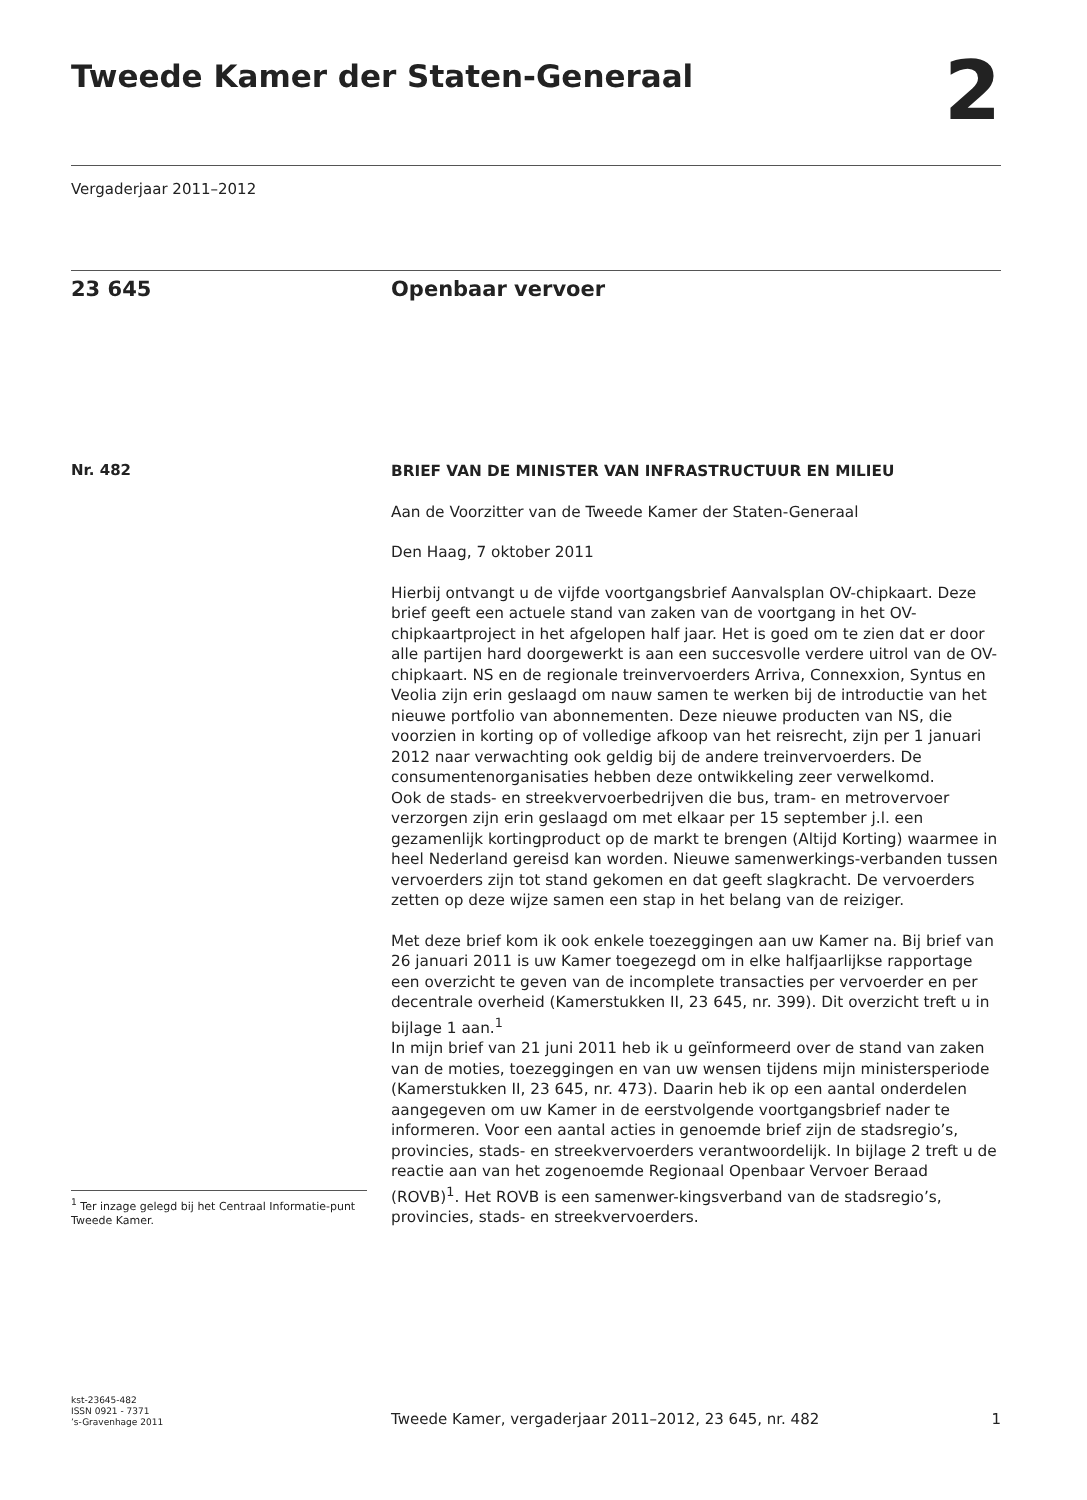Tweede Kamer der Staten-Generaal
2
Vergaderjaar 2011–2012
23 645 Openbaar vervoer
Nr. 482
<sup>1</sup> Ter inzage gelegd bij het Centraal Informatie-punt Tweede Kamer.
BRIEF VAN DE MINISTER VAN INFRASTRUCTUUR EN MILIEU
Aan de Voorzitter van de Tweede Kamer der Staten-Generaal
Den Haag, 7 oktober 2011
Hierbij ontvangt u de vijfde voortgangsbrief Aanvalsplan OV-chipkaart. Deze brief geeft een actuele stand van zaken van de voortgang in het OV-chipkaartproject in het afgelopen half jaar. Het is goed om te zien dat er door alle partijen hard doorgewerkt is aan een succesvolle verdere uitrol van de OV-chipkaart. NS en de regionale treinvervoerders Arriva, Connexxion, Syntus en Veolia zijn erin geslaagd om nauw samen te werken bij de introductie van het nieuwe portfolio van abonnementen. Deze nieuwe producten van NS, die voorzien in korting op of volledige afkoop van het reisrecht, zijn per 1 januari 2012 naar verwachting ook geldig bij de andere treinvervoerders. De consumentenorganisaties hebben deze ontwikkeling zeer verwelkomd.
Ook de stads- en streekvervoerbedrijven die bus, tram- en metrovervoer verzorgen zijn erin geslaagd om met elkaar per 15 september j.l. een gezamenlijk kortingproduct op de markt te brengen (Altijd Korting) waarmee in heel Nederland gereisd kan worden. Nieuwe samenwerkings-verbanden tussen vervoerders zijn tot stand gekomen en dat geeft slagkracht. De vervoerders zetten op deze wijze samen een stap in het belang van de reiziger.
Met deze brief kom ik ook enkele toezeggingen aan uw Kamer na. Bij brief van 26 januari 2011 is uw Kamer toegezegd om in elke halfjaarlijkse rapportage een overzicht te geven van de incomplete transacties per vervoerder en per decentrale overheid (Kamerstukken II, 23 645, nr. 399). Dit overzicht treft u in bijlage 1 aan.<sup>1</sup>
In mijn brief van 21 juni 2011 heb ik u geïnformeerd over de stand van zaken van de moties, toezeggingen en van uw wensen tijdens mijn ministersperiode (Kamerstukken II, 23 645, nr. 473). Daarin heb ik op een aantal onderdelen aangegeven om uw Kamer in de eerstvolgende voortgangsbrief nader te informeren. Voor een aantal acties in genoemde brief zijn de stadsregio’s, provincies, stads- en streekvervoerders verantwoordelijk. In bijlage 2 treft u de reactie aan van het zogenoemde Regionaal Openbaar Vervoer Beraad (ROVB)<sup>1</sup>. Het ROVB is een samenwer-kingsverband van de stadsregio’s, provincies, stads- en streekvervoerders.
kst-23645-482
ISSN 0921 - 7371
’s-Gravenhage 2011
Tweede Kamer, vergaderjaar 2011–2012, 23 645, nr. 482
1